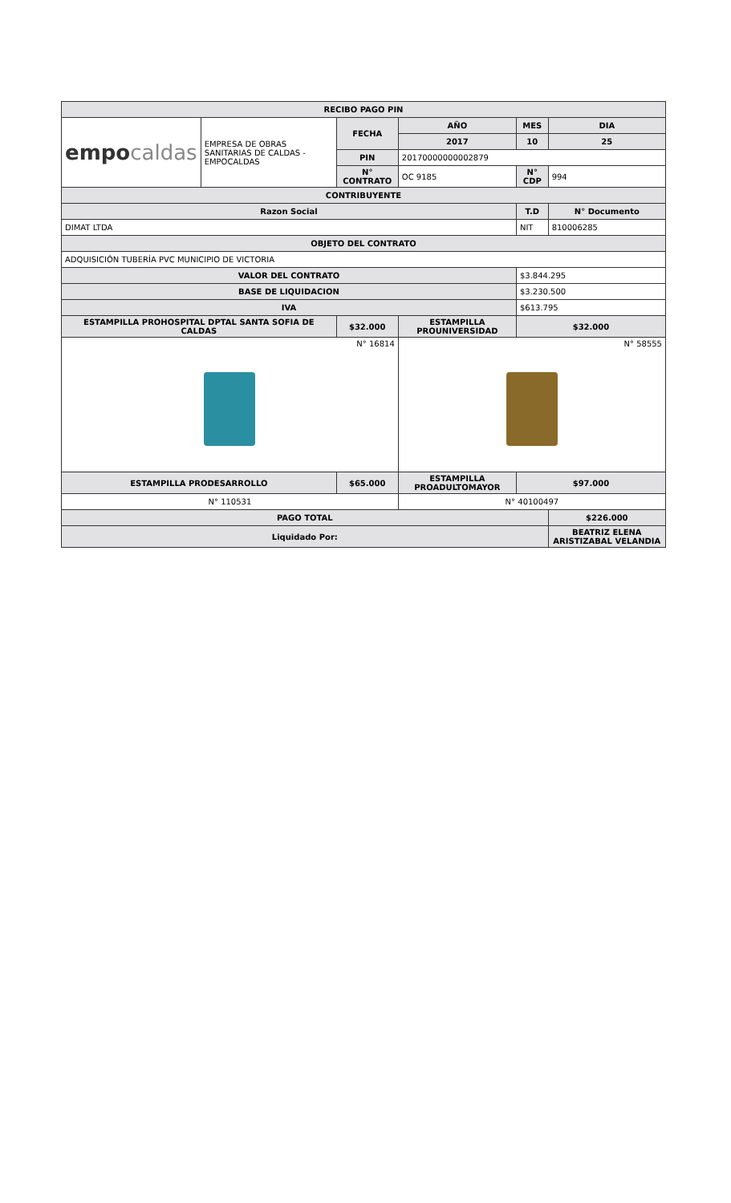| RECIBO PAGO PIN | | | | | |
| --- | --- | --- | --- | --- | --- |
| empo caldas | EMPRESA DE OBRAS SANITARIAS DE CALDAS - EMPOCALDAS | FECHA | AÑO | MES | DIA |
| | | | 2017 | 10 | 25 |
| | | PIN | 20170000000002879 | | |
| | | N° CONTRATO | OC 9185 | N° CDP | 994 |
| CONTRIBUYENTE | | | | | |
| Razon Social | | | | T.D | N° Documento |
| DIMAT LTDA | | | | NIT | 810006285 |
| OBJETO DEL CONTRATO | | | | | |
| ADQUISICIÓN TUBERÍA PVC MUNICIPIO DE VICTORIA | | | | | |
| VALOR DEL CONTRATO | | | | $3.844.295 | |
| BASE DE LIQUIDACION | | | | $3.230.500 | |
| IVA | | | | $613.795 | |
| ESTAMPILLA PROHOSPITAL DPTAL SANTA SOFIA DE CALDAS | | $32.000 | ESTAMPILLA PROUNIVERSIDAD | $32.000 | |
| N° 16814 | | | N° 58555 | | |
| ESTAMPILLA PRODESARROLLO | | $65.000 | ESTAMPILLA PROADULTOMAYOR | $97.000 | |
| N° 110531 | | | N° 40100497 | | |
| PAGO TOTAL | | | | | $226.000 |
| Liquidado Por: | | | | | BEATRIZ ELENA ARISTIZABAL VELANDIA |